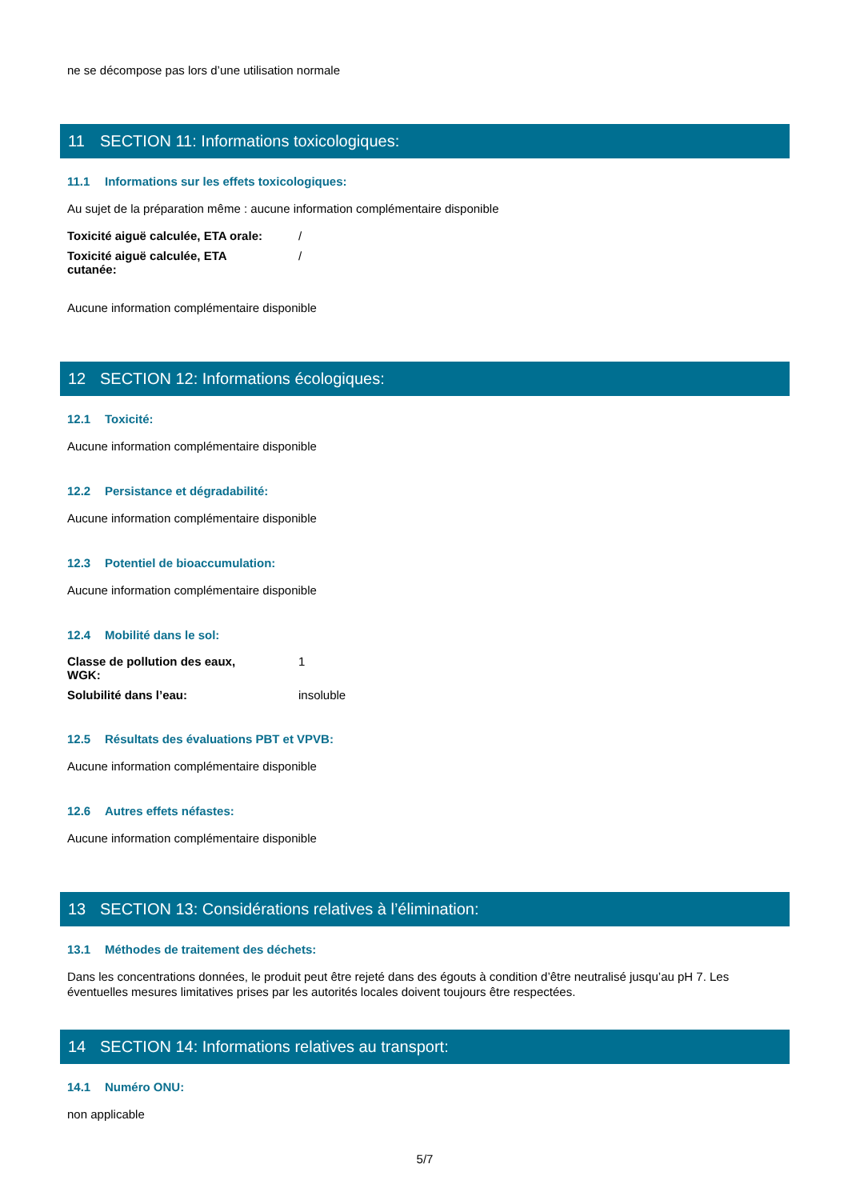ne se décompose pas lors d’une utilisation normale
11 SECTION 11: Informations toxicologiques:
11.1 Informations sur les effets toxicologiques:
Au sujet de la préparation même : aucune information complémentaire disponible
Toxicité aiguë calculée, ETA orale:
/
Toxicité aiguë calculée, ETA
cutanée:
/
Aucune information complémentaire disponible
12 SECTION 12: Informations écologiques:
12.1 Toxicité:
Aucune information complémentaire disponible
12.2 Persistance et dégradabilité:
Aucune information complémentaire disponible
12.3 Potentiel de bioaccumulation:
Aucune information complémentaire disponible
12.4 Mobilité dans le sol:
Classe de pollution des eaux,
WGK:
1
Solubilité dans l’eau: insoluble
12.5 Résultats des évaluations PBT et VPVB:
Aucune information complémentaire disponible
12.6 Autres effets néfastes:
Aucune information complémentaire disponible
13 SECTION 13: Considérations relatives à l’élimination:
13.1 Méthodes de traitement des déchets:
Dans les concentrations données, le produit peut être rejeté dans des égouts à condition d’être neutralisé jusqu’au pH 7. Les éventuelles mesures limitatives prises par les autorités locales doivent toujours être respectées.
14 SECTION 14: Informations relatives au transport:
14.1 Numéro ONU:
non applicable
5/7